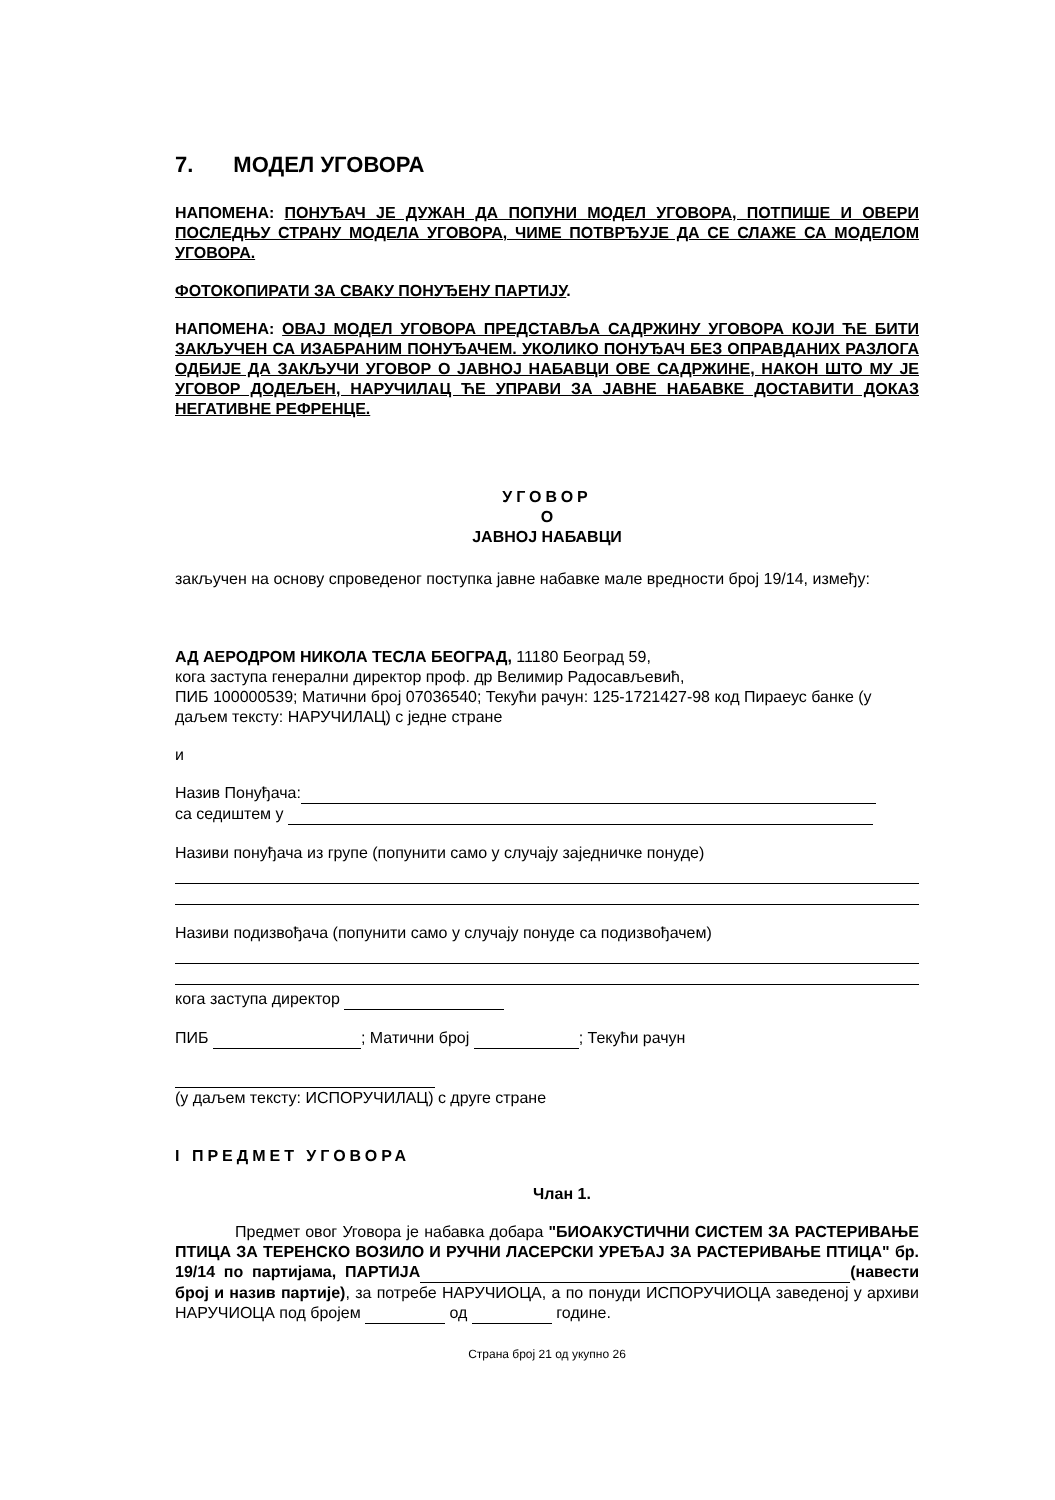7. МОДЕЛ УГОВОРА
НАПОМЕНА: ПОНУЂАЧ ЈЕ ДУЖАН ДА ПОПУНИ МОДЕЛ УГОВОРА, ПОТПИШЕ И ОВЕРИ ПОСЛЕДЊУ СТРАНУ МОДЕЛА УГОВОРА, ЧИМЕ ПОТВРЂУЈЕ ДА СЕ СЛАЖЕ СА МОДЕЛОМ УГОВОРА.
ФОТОКОПИРАТИ ЗА СВАКУ ПОНУЂЕНУ ПАРТИЈУ.
НАПОМЕНА: ОВАЈ МОДЕЛ УГОВОРА ПРЕДСТАВЉА САДРЖИНУ УГОВОРА КОЈИ ЋЕ БИТИ ЗАКЉУЧЕН СА ИЗАБРАНИМ ПОНУЂАЧЕМ. УКОЛИКО ПОНУЂАЧ БЕЗ ОПРАВДАНИХ РАЗЛОГА ОДБИЈЕ ДА ЗАКЉУЧИ УГОВОР О ЈАВНОЈ НАБАВЦИ ОВЕ САДРЖИНЕ, НАКОН ШТО МУ ЈЕ УГОВОР ДОДЕЉЕН, НАРУЧИЛАЦ ЋЕ УПРАВИ ЗА ЈАВНЕ НАБАВКЕ ДОСТАВИТИ ДОКАЗ НЕГАТИВНЕ РЕФРЕНЦЕ.
УГОВОР
О
ЈАВНОЈ НАБАВЦИ
закључен на основу спроведеног поступка јавне набавке мале вредности број 19/14, између:
АД АЕРОДРОМ НИКОЛА ТЕСЛА БЕОГРАД, 11180 Београд 59,
кога заступа генерални директор проф. др Велимир Радосављевић,
ПИБ 100000539; Матични број 07036540; Текући рачун: 125-1721427-98 код Пираеус банке (у даљем тексту: НАРУЧИЛАЦ) с једне стране
и
Назив Понуђача:
са седиштем у
Називи понуђача из групе (попунити само у случају заједничке понуде)
Називи подизвођача (попунити само у случају понуде са подизвођачем)
кога заступа директор
ПИБ ; Матични број ; Текући рачун
(у даљем тексту: ИСПОРУЧИЛАЦ) с друге стране
I ПРЕДМЕТ УГОВОРА
Члан 1.
Предмет овог Уговора је набавка добара "БИОАКУСТИЧНИ СИСТЕМ ЗА РАСТЕРИВАЊЕ ПТИЦА ЗА ТЕРЕНСКО ВОЗИЛО И РУЧНИ ЛАСЕРСКИ УРЕЂАЈ ЗА РАСТЕРИВАЊЕ ПТИЦА" бр. 19/14 по партијама, ПАРТИЈА (навести број и назив партије), за потребе НАРУЧИОЦА, а по понуди ИСПОРУЧИОЦА заведеној у архиви НАРУЧИОЦА под бројем од године.
Страна број 21 од укупно 26